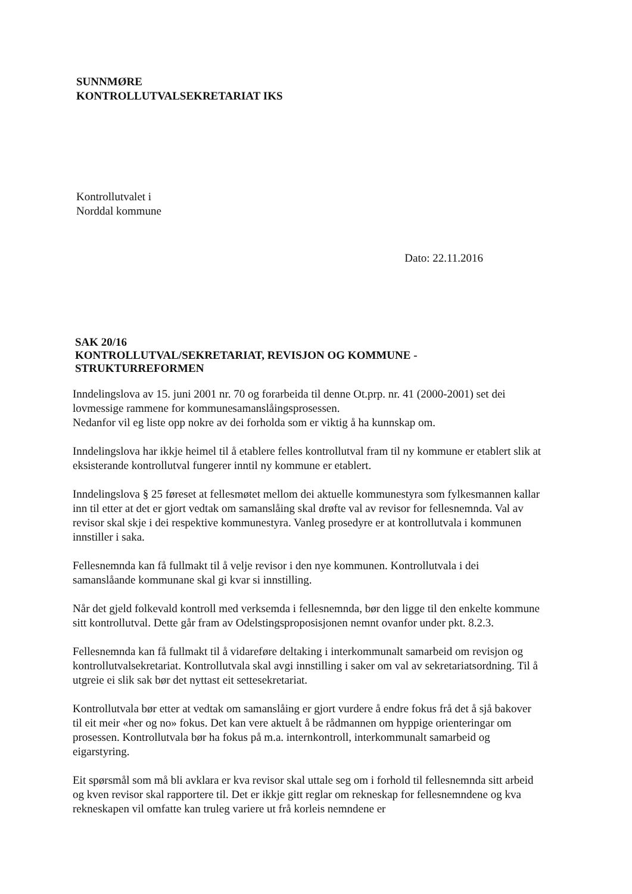SUNNMØRE
KONTROLLUTVALSEKRETARIAT IKS
Kontrollutvalet i
Norddal kommune
Dato: 22.11.2016
SAK 20/16
KONTROLLUTVAL/SEKRETARIAT, REVISJON OG KOMMUNE - STRUKTURREFORMEN
Inndelingslova av 15. juni 2001 nr. 70 og forarbeida til denne Ot.prp. nr. 41 (2000-2001) set dei lovmessige rammene for kommunesamanslåingsprosessen.
Nedanfor vil eg liste opp nokre av dei forholda som er viktig å ha kunnskap om.
Inndelingslova har ikkje heimel til å etablere felles kontrollutval fram til ny kommune er etablert slik at eksisterande kontrollutval fungerer inntil ny kommune er etablert.
Inndelingslova § 25 føreset at fellesmøtet mellom dei aktuelle kommunestyra som fylkesmannen kallar inn til etter at det er gjort vedtak om samanslåing skal drøfte val av revisor for fellesnemnda. Val av revisor skal skje i dei respektive kommunestyra. Vanleg prosedyre er at kontrollutvala i kommunen innstiller i saka.
Fellesnemnda kan få fullmakt til å velje revisor i den nye kommunen. Kontrollutvala i dei samanslåande kommunane skal gi kvar si innstilling.
Når det gjeld folkevald kontroll med verksemda i fellesnemnda, bør den ligge til den enkelte kommune sitt kontrollutval. Dette går fram av Odelstingsproposisjonen nemnt ovanfor under pkt. 8.2.3.
Fellesnemnda kan få fullmakt til å vidareføre deltaking i interkommunalt samarbeid om revisjon og kontrollutvalsekretariat. Kontrollutvala skal avgi innstilling i saker om val av sekretariatsordning. Til å utgreie ei slik sak bør det nyttast eit settesekretariat.
Kontrollutvala bør etter at vedtak om samanslåing er gjort vurdere å endre fokus frå det å sjå bakover til eit meir «her og no» fokus. Det kan vere aktuelt å be rådmannen om hyppige orienteringar om prosessen. Kontrollutvala bør ha fokus på m.a. internkontroll, interkommunalt samarbeid og eigarstyring.
Eit spørsmål som må bli avklara er kva revisor skal uttale seg om i forhold til fellesnemnda sitt arbeid og kven revisor skal rapportere til. Det er ikkje gitt reglar om rekneskap for fellesnemndene og kva rekneskapen vil omfatte kan truleg variere ut frå korleis nemndene er